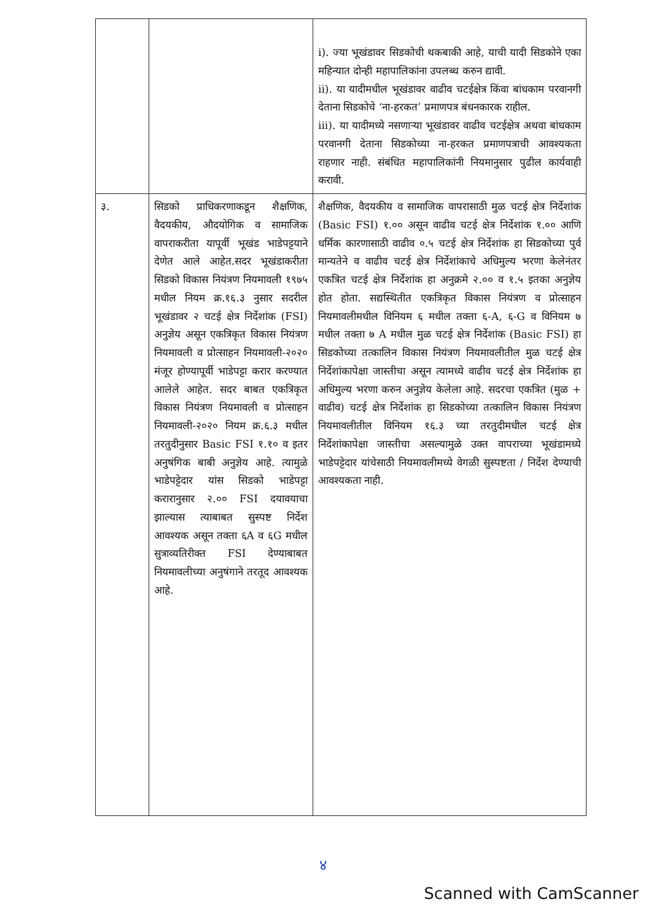| | | i). ज्या भूखंडावर सिडकोची थकबाकी आहे, याची यादी सिडकोने एका महिन्यात दोन्ही महापालिकांना उपलब्ध करुन द्यावी. ii). या यादीमधील भूखंडावर वाढीव चटईक्षेत्र किंवा बांधकाम परवानगी देताना सिडकोचे ‘ना-हरकत’ प्रमाणपत्र बंधनकारक राहील. iii). या यादीमध्ये नसणाऱ्या भूखंडावर वाढीव चटईक्षेत्र अथवा बांधकाम परवानगी देताना सिडकोच्या ना-हरकत प्रमाणपत्राची आवश्यकता राहणार नाही. संबंधित महापालिकांनी नियमानुसार पुढील कार्यवाही करावी. |
| ३. | सिडको प्राधिकरणाकडून शैक्षणिक, वैदयकीय, औदयोगिक व सामाजिक वापराकरीता यापूर्वी भूखंड भाडेपट्टयाने देणेत आले आहेत.सदर भूखंडाकरीता सिडको विकास नियंत्रण नियमावली १९७५ मधील नियम क्र.१६.३ नुसार सदरील भूखंडावर २ चटई क्षेत्र निर्देशांक (FSI) अनुज्ञेय असून एकत्रिकृत विकास नियंत्रण नियमावली व प्रोत्साहन नियमावली-२०२० मंजूर होण्यापूर्वी भाडेपट्टा करार करण्यात आलेले आहेत. सदर बाबत एकत्रिकृत विकास नियंत्रण नियमावली व प्रोत्साहन नियमावली-२०२० नियम क्र.६.३ मधील तरतुदीनुसार Basic FSI १.१० व इतर अनुषंगिक बाबी अनुज्ञेय आहे. त्यामुळे भाडेपट्टेदार यांस सिडको भाडेपट्टा करारानुसार २.०० FSI दयावयाचा झाल्यास त्याबाबत सुस्पष्ट निर्देश आवश्यक असून तक्ता ६A व ६G मधील सुत्राव्यतिरीक्त FSI देण्याबाबत नियमावलीच्या अनुषंगाने तरतूद आवश्यक आहे. | शैक्षणिक, वैदयकीय व सामाजिक वापरासाठी मुळ चटई क्षेत्र निर्देशांक (Basic FSI) १.०० असून वाढीव चटई क्षेत्र निर्देशांक १.०० आणि धर्मिक कारणासाठी वाढीव ०.५ चटई क्षेत्र निर्देशांक हा सिडकोच्या पुर्व मान्यतेने व वाढीव चटई क्षेत्र निर्देशांकाचे अधिमुल्य भरणा केलेनंतर एकत्रित चटई क्षेत्र निर्देशांक हा अनुक्रमे २.०० व १.५ इतका अनुज्ञेय होत होता. सद्यस्थितीत एकत्रिकृत विकास नियंत्रण व प्रोत्साहन नियमावलीमधील विनियम ६ मधील तक्ता ६-A, ६-G व विनियम ७ मधील तक्ता ७ A मधील मुळ चटई क्षेत्र निर्देशांक (Basic FSI) हा सिडकोच्या तत्कालिन विकास नियंत्रण नियमावलीतील मुळ चटई क्षेत्र निर्देशांकापेक्षा जास्तीचा असून त्यामध्ये वाढीव चटई क्षेत्र निर्देशांक हा अधिमुल्य भरणा करुन अनुज्ञेय केलेला आहे. सदरचा एकत्रित (मुळ + वाढीव) चटई क्षेत्र निर्देशांक हा सिडकोच्या तत्कालिन विकास नियंत्रण नियमावलीतील विनियम १६.३ च्या तरतुदीमधील चटई क्षेत्र निर्देशांकापेक्षा जास्तीचा असल्यामुळे उक्त वापराच्या भूखंडामध्ये भाडेपट्टेदार यांचेसाठी नियमावलीमध्ये वेगळी सुस्पष्टता / निर्देश देण्याची आवश्यकता नाही. |
४
Scanned with CamScanner